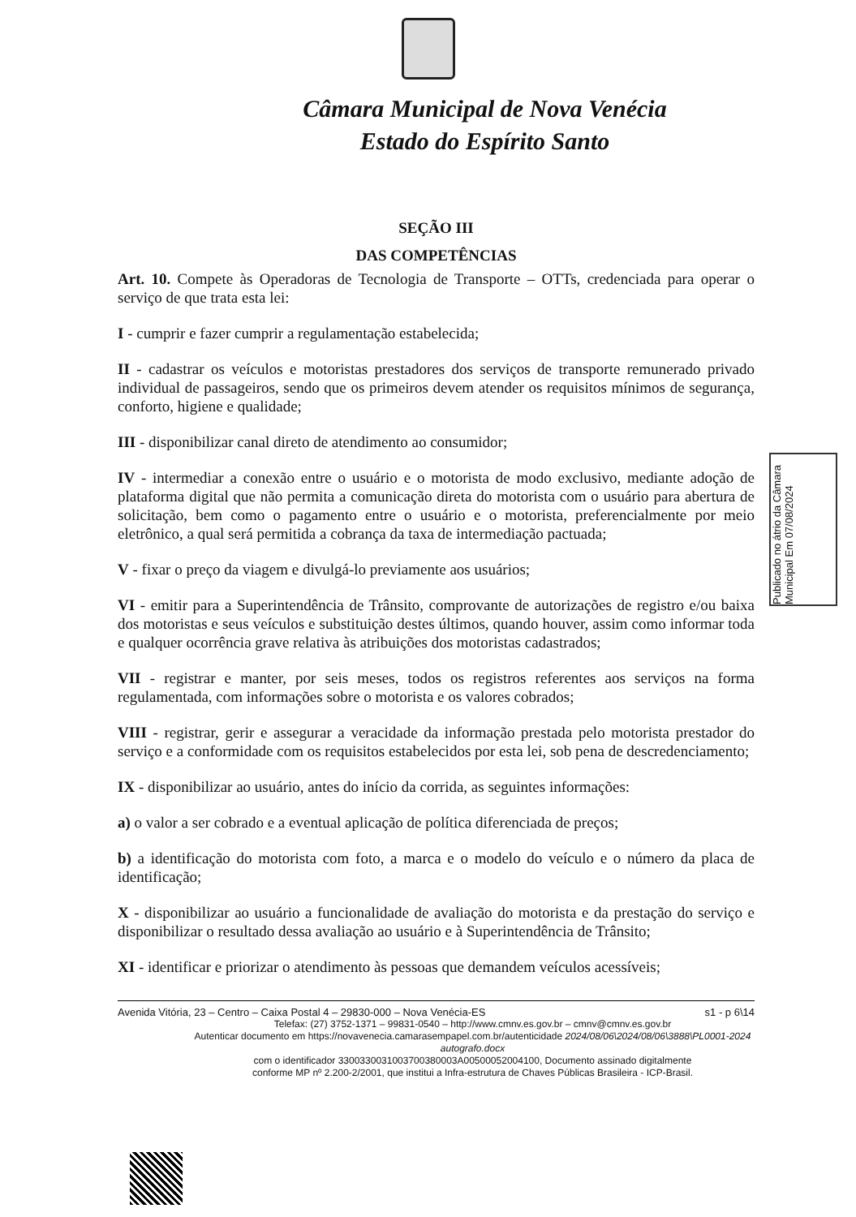Câmara Municipal de Nova Venécia
Estado do Espírito Santo
SEÇÃO III
DAS COMPETÊNCIAS
Art. 10. Compete às Operadoras de Tecnologia de Transporte – OTTs, credenciada para operar o serviço de que trata esta lei:
I - cumprir e fazer cumprir a regulamentação estabelecida;
II - cadastrar os veículos e motoristas prestadores dos serviços de transporte remunerado privado individual de passageiros, sendo que os primeiros devem atender os requisitos mínimos de segurança, conforto, higiene e qualidade;
III - disponibilizar canal direto de atendimento ao consumidor;
IV - intermediar a conexão entre o usuário e o motorista de modo exclusivo, mediante adoção de plataforma digital que não permita a comunicação direta do motorista com o usuário para abertura de solicitação, bem como o pagamento entre o usuário e o motorista, preferencialmente por meio eletrônico, a qual será permitida a cobrança da taxa de intermediação pactuada;
V - fixar o preço da viagem e divulgá-lo previamente aos usuários;
VI - emitir para a Superintendência de Trânsito, comprovante de autorizações de registro e/ou baixa dos motoristas e seus veículos e substituição destes últimos, quando houver, assim como informar toda e qualquer ocorrência grave relativa às atribuições dos motoristas cadastrados;
VII - registrar e manter, por seis meses, todos os registros referentes aos serviços na forma regulamentada, com informações sobre o motorista e os valores cobrados;
VIII - registrar, gerir e assegurar a veracidade da informação prestada pelo motorista prestador do serviço e a conformidade com os requisitos estabelecidos por esta lei, sob pena de descredenciamento;
IX - disponibilizar ao usuário, antes do início da corrida, as seguintes informações:
a) o valor a ser cobrado e a eventual aplicação de política diferenciada de preços;
b) a identificação do motorista com foto, a marca e o modelo do veículo e o número da placa de identificação;
X - disponibilizar ao usuário a funcionalidade de avaliação do motorista e da prestação do serviço e disponibilizar o resultado dessa avaliação ao usuário e à Superintendência de Trânsito;
XI - identificar e priorizar o atendimento às pessoas que demandem veículos acessíveis;
Publicado no átrio da Câmara Municipal Em 07/08/2024
Avenida Vitória, 23 – Centro – Caixa Postal 4 – 29830-000 – Nova Venécia-ES s1 - p 6\14
Telefax: (27) 3752-1371 – 99831-0540 – http://www.cmnv.es.gov.br – cmnv@cmnv.es.gov.br
Autenticar documento em https://novavenecia.camarasempapel.com.br/autenticidade 2024/08/06\2024/08/06\3888\PL0001-2024 autografo.docx
com o identificador 3300330031003700380003A00500052004100, Documento assinado digitalmente
conforme MP nº 2.200-2/2001, que institui a Infra-estrutura de Chaves Públicas Brasileira - ICP-Brasil.